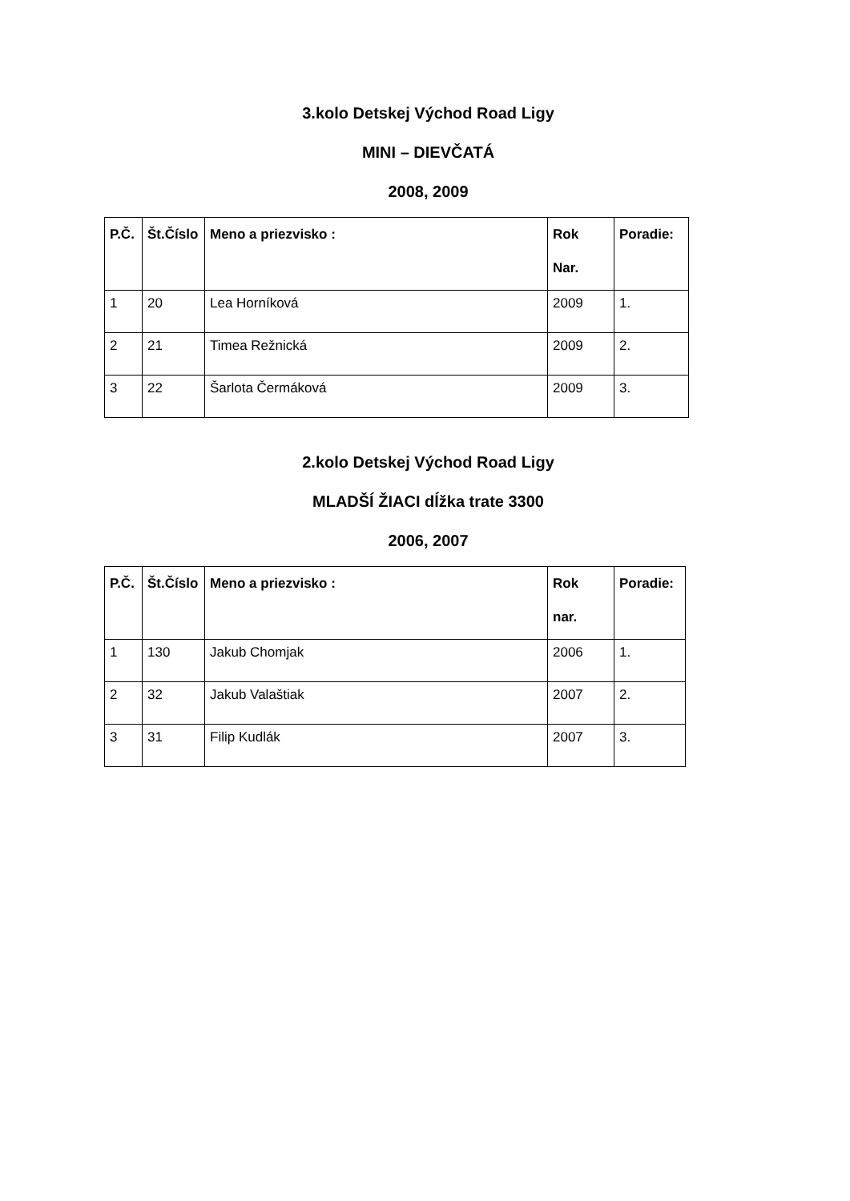3.kolo Detskej Východ Road Ligy
MINI – DIEVČATÁ
2008, 2009
| P.Č. | Št.Číslo | Meno a priezvisko : | Rok Nar. | Poradie: |
| --- | --- | --- | --- | --- |
| 1 | 20 | Lea Horníková | 2009 | 1. |
| 2 | 21 | Timea Režnická | 2009 | 2. |
| 3 | 22 | Šarlota Čermáková | 2009 | 3. |
2.kolo Detskej Východ Road Ligy
MLADŠÍ ŽIACI dĺžka trate 3300
2006, 2007
| P.Č. | Št.Číslo | Meno a priezvisko : | Rok nar. | Poradie: |
| --- | --- | --- | --- | --- |
| 1 | 130 | Jakub Chomjak | 2006 | 1. |
| 2 | 32 | Jakub Valaštiak | 2007 | 2. |
| 3 | 31 | Filip Kudlák | 2007 | 3. |